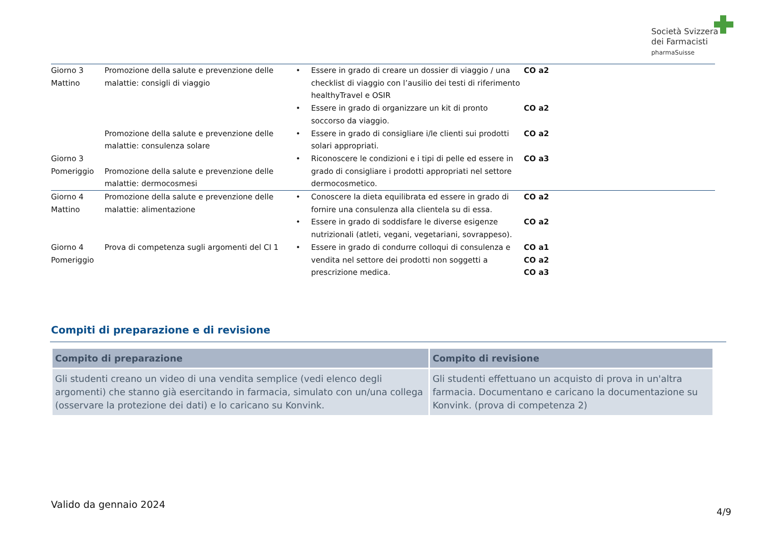Società Svizzera
dei Farmacisti
pharmaSuisse
| Giorno 3 Mattino | Promozione della salute e prevenzione delle malattie: consigli di viaggio | • | Essere in grado di creare un dossier di viaggio / una checklist di viaggio con l’ausilio dei testi di riferimento healthyTravel e OSIR | CO a2 |
| | | • | Essere in grado di organizzare un kit di pronto soccorso da viaggio. | CO a2 |
| | Promozione della salute e prevenzione delle malattie: consulenza solare | • | Essere in grado di consigliare i/le clienti sui prodotti solari appropriati. | CO a2 |
| Giorno 3 Pomeriggio | Promozione della salute e prevenzione delle malattie: dermocosmesi | • | Riconoscere le condizioni e i tipi di pelle ed essere in grado di consigliare i prodotti appropriati nel settore dermocosmetico. | CO a3 |
| Giorno 4 Mattino | Promozione della salute e prevenzione delle malattie: alimentazione | • | Conoscere la dieta equilibrata ed essere in grado di fornire una consulenza alla clientela su di essa. | CO a2 |
| | | • | Essere in grado di soddisfare le diverse esigenze nutrizionali (atleti, vegani, vegetariani, sovrappeso). | CO a2 |
| Giorno 4 Pomeriggio | Prova di competenza sugli argomenti del CI 1 | • | Essere in grado di condurre colloqui di consulenza e vendita nel settore dei prodotti non soggetti a prescrizione medica. | CO a1 CO a2 CO a3 |
Compiti di preparazione e di revisione
| Compito di preparazione | Compito di revisione |
| --- | --- |
| Gli studenti creano un video di una vendita semplice (vedi elenco degli argomenti) che stanno già esercitando in farmacia, simulato con un/una collega (osservare la protezione dei dati) e lo caricano su Konvink. | Gli studenti effettuano un acquisto di prova in un'altra farmacia. Documentano e caricano la documentazione su Konvink. (prova di competenza 2) |
Valido da gennaio 2024
4/9